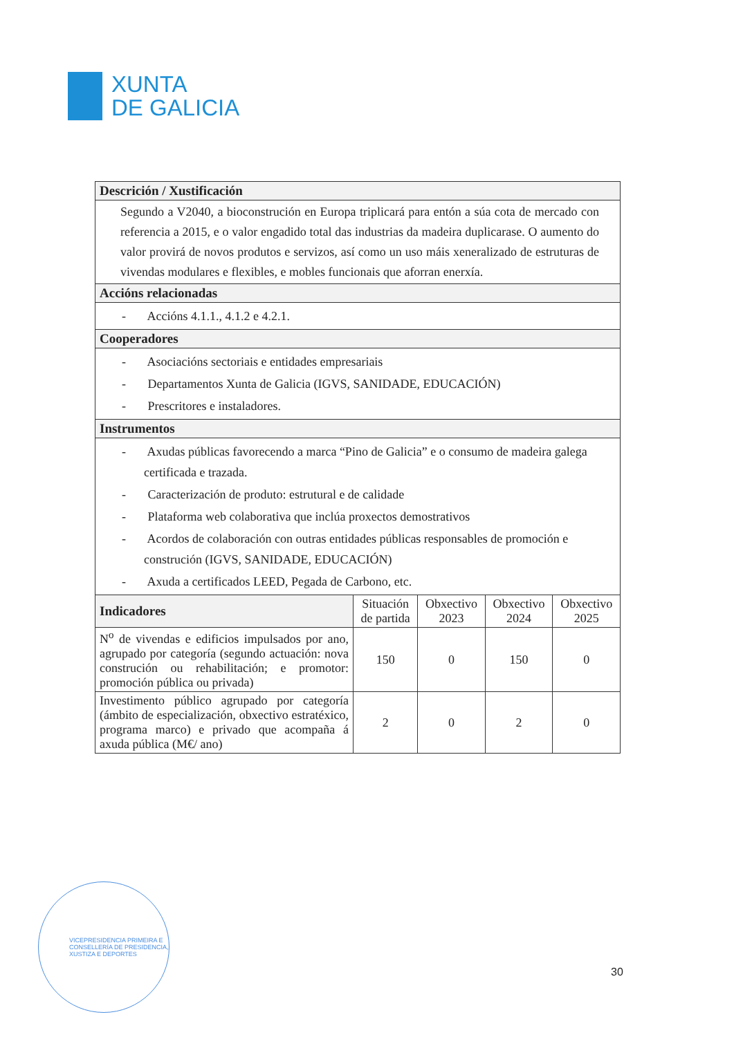XUNTA
DE GALICIA
| Descrición / Xustificación | | | | |
| --- | --- | --- | --- | --- |
| Segundo a V2040, a bioconstrución en Europa triplicará para entón a súa cota de mercado con referencia a 2015, e o valor engadido total das industrias da madeira duplicarase. O aumento do valor provirá de novos produtos e servizos, así como un uso máis xeneralizado de estruturas de vivendas modulares e flexibles, e mobles funcionais que aforran enerxía. | | | | |
| Accións relacionadas | | | | |
| - Accións 4.1.1., 4.1.2 e 4.2.1. | | | | |
| Cooperadores | | | | |
| - Asociacións sectoriais e entidades empresariais - Departamentos Xunta de Galicia (IGVS, SANIDADE, EDUCACIÓN) - Prescritores e instaladores. | | | | |
| Instrumentos | | | | |
| - Axudas públicas favorecendo a marca “Pino de Galicia” e o consumo de madeira galega certificada e trazada. - Caracterización de produto: estrutural e de calidade - Plataforma web colaborativa que inclúa proxectos demostrativos - Acordos de colaboración con outras entidades públicas responsables de promoción e construción (IGVS, SANIDADE, EDUCACIÓN) - Axuda a certificados LEED, Pegada de Carbono, etc. | | | | |
| Indicadores | Situación de partida | Obxectivo 2023 | Obxectivo 2024 | Obxectivo 2025 |
| N<sup>o</sup> de vivendas e edificios impulsados por ano, agrupado por categoría (segundo actuación: nova construción ou rehabilitación; e promotor: promoción pública ou privada) | 150 | 0 | 150 | 0 |
| Investimento público agrupado por categoría (ámbito de especialización, obxectivo estratéxico, programa marco) e privado que acompaña á axuda pública (M€/ ano) | 2 | 0 | 2 | 0 |
VICEPRESIDENCIA PRIMEIRA E CONSELLERÍA DE PRESIDENCIA, XUSTIZA E DEPORTES
30